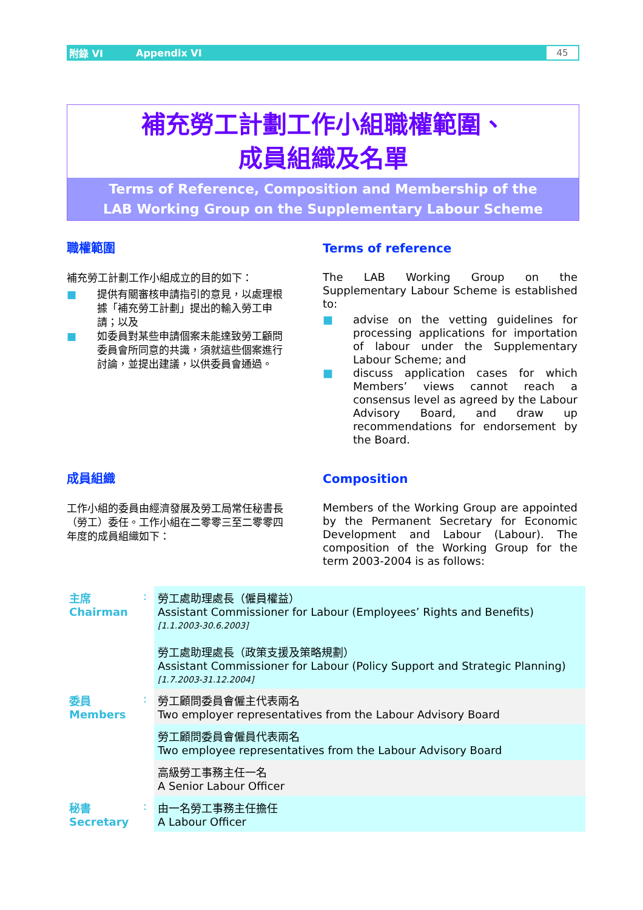附錄 VI Appendix VI 45
補充勞工計劃工作小組職權範圍、
成員組織及名單
Terms of Reference, Composition and Membership of the
LAB Working Group on the Supplementary Labour Scheme
職權範圍
補充勞工計劃工作小組成立的目的如下：
■ 提供有關審核申請指引的意見，以處理根據「補充勞工計劃」提出的輸入勞工申請；以及
■ 如委員對某些申請個案未能達致勞工顧問委員會所同意的共識，須就這些個案進行討論，並提出建議，以供委員會通過。
Terms of reference
The LAB Working Group on the Supplementary Labour Scheme is established to:
■ advise on the vetting guidelines for processing applications for importation of labour under the Supplementary Labour Scheme; and
■ discuss application cases for which Members’ views cannot reach a consensus level as agreed by the Labour Advisory Board, and draw up recommendations for endorsement by the Board.
成員組織
工作小組的委員由經濟發展及勞工局常任秘書長（勞工）委任。工作小組在二零零三至二零零四年度的成員組織如下：
Composition
Members of the Working Group are appointed by the Permanent Secretary for Economic Development and Labour (Labour). The composition of the Working Group for the term 2003-2004 is as follows:
| 主席 Chairman | : | 勞工處助理處長（僱員權益） Assistant Commissioner for Labour (Employees’ Rights and Benefits) [1.1.2003-30.6.2003] 勞工處助理處長（政策支援及策略規劃） Assistant Commissioner for Labour (Policy Support and Strategic Planning) [1.7.2003-31.12.2004] |
| 委員 Members | : | 勞工顧問委員會僱主代表兩名 Two employer representatives from the Labour Advisory Board |
| | | 勞工顧問委員會僱員代表兩名 Two employee representatives from the Labour Advisory Board |
| | | 高級勞工事務主任一名 A Senior Labour Officer |
| 秘書 Secretary | : | 由一名勞工事務主任擔任 A Labour Officer |